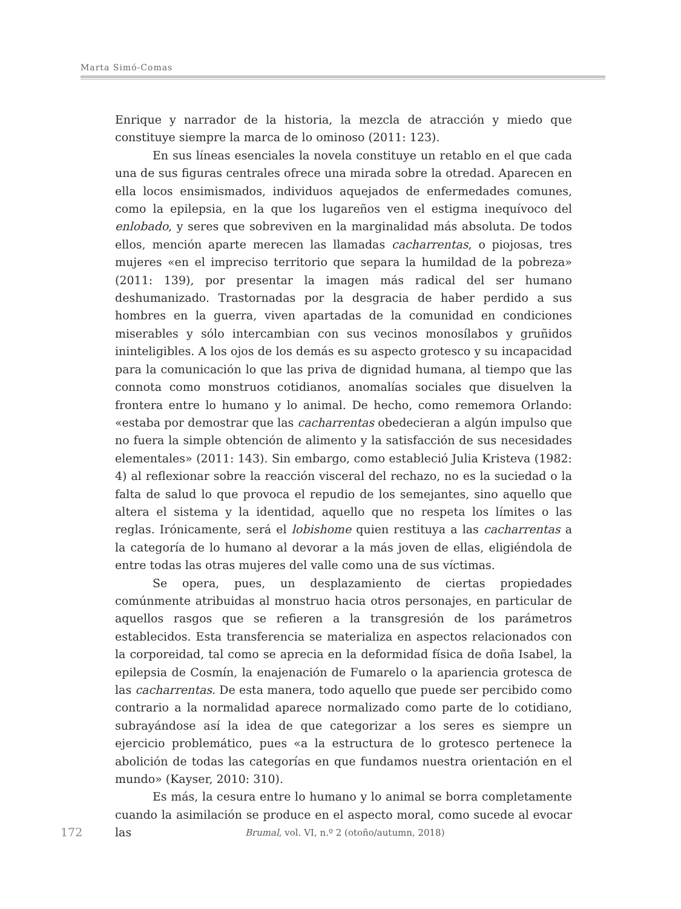Marta Simó-Comas
Enrique y narrador de la historia, la mezcla de atracción y miedo que constituye siempre la marca de lo ominoso (2011: 123).
En sus líneas esenciales la novela constituye un retablo en el que cada una de sus figuras centrales ofrece una mirada sobre la otredad. Aparecen en ella locos ensimismados, individuos aquejados de enfermedades comunes, como la epilepsia, en la que los lugareños ven el estigma inequívoco del enlobado, y seres que sobreviven en la marginalidad más absoluta. De todos ellos, mención aparte merecen las llamadas cacharrentas, o piojosas, tres mujeres «en el impreciso territorio que separa la humildad de la pobreza» (2011: 139), por presentar la imagen más radical del ser humano deshumanizado. Trastornadas por la desgracia de haber perdido a sus hombres en la guerra, viven apartadas de la comunidad en condiciones miserables y sólo intercambian con sus vecinos monosílabos y gruñidos ininteligibles. A los ojos de los demás es su aspecto grotesco y su incapacidad para la comunicación lo que las priva de dignidad humana, al tiempo que las connota como monstruos cotidianos, anomalías sociales que disuelven la frontera entre lo humano y lo animal. De hecho, como rememora Orlando: «estaba por demostrar que las cacharrentas obedecieran a algún impulso que no fuera la simple obtención de alimento y la satisfacción de sus necesidades elementales» (2011: 143). Sin embargo, como estableció Julia Kristeva (1982: 4) al reflexionar sobre la reacción visceral del rechazo, no es la suciedad o la falta de salud lo que provoca el repudio de los semejantes, sino aquello que altera el sistema y la identidad, aquello que no respeta los límites o las reglas. Irónicamente, será el lobishome quien restituya a las cacharrentas a la categoría de lo humano al devorar a la más joven de ellas, eligiéndola de entre todas las otras mujeres del valle como una de sus víctimas.
Se opera, pues, un desplazamiento de ciertas propiedades comúnmente atribuidas al monstruo hacia otros personajes, en particular de aquellos rasgos que se refieren a la transgresión de los parámetros establecidos. Esta transferencia se materializa en aspectos relacionados con la corporeidad, tal como se aprecia en la deformidad física de doña Isabel, la epilepsia de Cosmín, la enajenación de Fumarelo o la apariencia grotesca de las cacharrentas. De esta manera, todo aquello que puede ser percibido como contrario a la normalidad aparece normalizado como parte de lo cotidiano, subrayándose así la idea de que categorizar a los seres es siempre un ejercicio problemático, pues «a la estructura de lo grotesco pertenece la abolición de todas las categorías en que fundamos nuestra orientación en el mundo» (Kayser, 2010: 310).
Es más, la cesura entre lo humano y lo animal se borra completamente cuando la asimilación se produce en el aspecto moral, como sucede al evocar las
172 Brumal, vol. VI, n.º 2 (otoño/autumn, 2018)